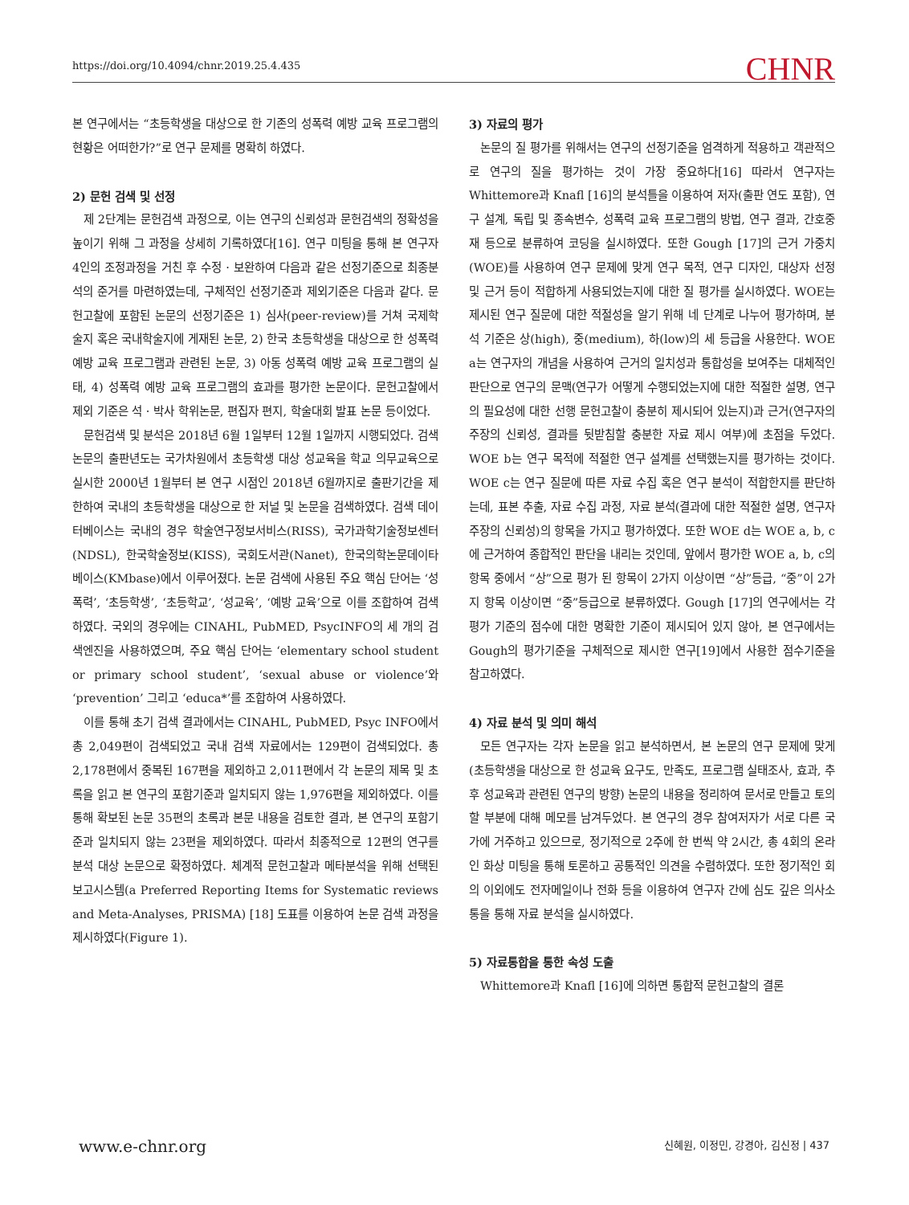https://doi.org/10.4094/chnr.2019.25.4.435 CHNR
본 연구에서는 “초등학생을 대상으로 한 기존의 성폭력 예방 교육 프로그램의 현황은 어떠한가?”로 연구 문제를 명확히 하였다.
2) 문헌 검색 및 선정
제 2단계는 문헌검색 과정으로, 이는 연구의 신뢰성과 문헌검색의 정확성을 높이기 위해 그 과정을 상세히 기록하였다[16]. 연구 미팅을 통해 본 연구자 4인의 조정과정을 거친 후 수정 · 보완하여 다음과 같은 선정기준으로 최종분석의 준거를 마련하였는데, 구체적인 선정기준과 제외기준은 다음과 같다. 문헌고찰에 포함된 논문의 선정기준은 1) 심사(peer-review)를 거쳐 국제학술지 혹은 국내학술지에 게재된 논문, 2) 한국 초등학생을 대상으로 한 성폭력 예방 교육 프로그램과 관련된 논문, 3) 아동 성폭력 예방 교육 프로그램의 실태, 4) 성폭력 예방 교육 프로그램의 효과를 평가한 논문이다. 문헌고찰에서 제외 기준은 석 · 박사 학위논문, 편집자 편지, 학술대회 발표 논문 등이었다.
문헌검색 및 분석은 2018년 6월 1일부터 12월 1일까지 시행되었다. 검색논문의 출판년도는 국가차원에서 초등학생 대상 성교육을 학교 의무교육으로 실시한 2000년 1월부터 본 연구 시점인 2018년 6월까지로 출판기간을 제한하여 국내의 초등학생을 대상으로 한 저널 및 논문을 검색하였다. 검색 데이터베이스는 국내의 경우 학술연구정보서비스(RISS), 국가과학기술정보센터(NDSL), 한국학술정보(KISS), 국회도서관(Nanet), 한국의학논문데이타베이스(KMbase)에서 이루어졌다. 논문 검색에 사용된 주요 핵심 단어는 ‘성폭력’, ‘초등학생’, ‘초등학교’, ‘성교육’, ‘예방 교육’으로 이를 조합하여 검색하였다. 국외의 경우에는 CINAHL, PubMED, PsycINFO의 세 개의 검색엔진을 사용하였으며, 주요 핵심 단어는 ‘elementary school student or primary school student’, ‘sexual abuse or violence’와 ‘prevention’ 그리고 ‘educa*’를 조합하여 사용하였다.
이를 통해 초기 검색 결과에서는 CINAHL, PubMED, Psyc INFO에서 총 2,049편이 검색되었고 국내 검색 자료에서는 129편이 검색되었다. 총 2,178편에서 중복된 167편을 제외하고 2,011편에서 각 논문의 제목 및 초록을 읽고 본 연구의 포함기준과 일치되지 않는 1,976편을 제외하였다. 이를 통해 확보된 논문 35편의 초록과 본문 내용을 검토한 결과, 본 연구의 포함기준과 일치되지 않는 23편을 제외하였다. 따라서 최종적으로 12편의 연구를 분석 대상 논문으로 확정하였다. 체계적 문헌고찰과 메타분석을 위해 선택된 보고시스템(a Preferred Reporting Items for Systematic reviews and Meta-Analyses, PRISMA) [18] 도표를 이용하여 논문 검색 과정을 제시하였다(Figure 1).
3) 자료의 평가
논문의 질 평가를 위해서는 연구의 선정기준을 엄격하게 적용하고 객관적으로 연구의 질을 평가하는 것이 가장 중요하다[16] 따라서 연구자는 Whittemore과 Knafl [16]의 분석틀을 이용하여 저자(출판 연도 포함), 연구 설계, 독립 및 종속변수, 성폭력 교육 프로그램의 방법, 연구 결과, 간호중재 등으로 분류하여 코딩을 실시하였다. 또한 Gough [17]의 근거 가중치(WOE)를 사용하여 연구 문제에 맞게 연구 목적, 연구 디자인, 대상자 선정 및 근거 등이 적합하게 사용되었는지에 대한 질 평가를 실시하였다. WOE는 제시된 연구 질문에 대한 적절성을 알기 위해 네 단계로 나누어 평가하며, 분석 기준은 상(high), 중(medium), 하(low)의 세 등급을 사용한다. WOE a는 연구자의 개념을 사용하여 근거의 일치성과 통합성을 보여주는 대체적인 판단으로 연구의 문맥(연구가 어떻게 수행되었는지에 대한 적절한 설명, 연구의 필요성에 대한 선행 문헌고찰이 충분히 제시되어 있는지)과 근거(연구자의 주장의 신뢰성, 결과를 뒷받침할 충분한 자료 제시 여부)에 초점을 두었다. WOE b는 연구 목적에 적절한 연구 설계를 선택했는지를 평가하는 것이다. WOE c는 연구 질문에 따른 자료 수집 혹은 연구 분석이 적합한지를 판단하는데, 표본 추출, 자료 수집 과정, 자료 분석(결과에 대한 적절한 설명, 연구자 주장의 신뢰성)의 항목을 가지고 평가하였다. 또한 WOE d는 WOE a, b, c에 근거하여 종합적인 판단을 내리는 것인데, 앞에서 평가한 WOE a, b, c의 항목 중에서 “상”으로 평가 된 항목이 2가지 이상이면 “상”등급, “중”이 2가지 항목 이상이면 “중”등급으로 분류하였다. Gough [17]의 연구에서는 각 평가 기준의 점수에 대한 명확한 기준이 제시되어 있지 않아, 본 연구에서는 Gough의 평가기준을 구체적으로 제시한 연구[19]에서 사용한 점수기준을 참고하였다.
4) 자료 분석 및 의미 해석
모든 연구자는 각자 논문을 읽고 분석하면서, 본 논문의 연구 문제에 맞게(초등학생을 대상으로 한 성교육 요구도, 만족도, 프로그램 실태조사, 효과, 추후 성교육과 관련된 연구의 방향) 논문의 내용을 정리하여 문서로 만들고 토의할 부분에 대해 메모를 남겨두었다. 본 연구의 경우 참여저자가 서로 다른 국가에 거주하고 있으므로, 정기적으로 2주에 한 번씩 약 2시간, 총 4회의 온라인 화상 미팅을 통해 토론하고 공통적인 의견을 수렴하였다. 또한 정기적인 회의 이외에도 전자메일이나 전화 등을 이용하여 연구자 간에 심도 깊은 의사소통을 통해 자료 분석을 실시하였다.
5) 자료통합을 통한 속성 도출
Whittemore과 Knafl [16]에 의하면 통합적 문헌고찰의 결론
www.e-chnr.org 신혜원, 이정민, 강경아, 김신정 | 437